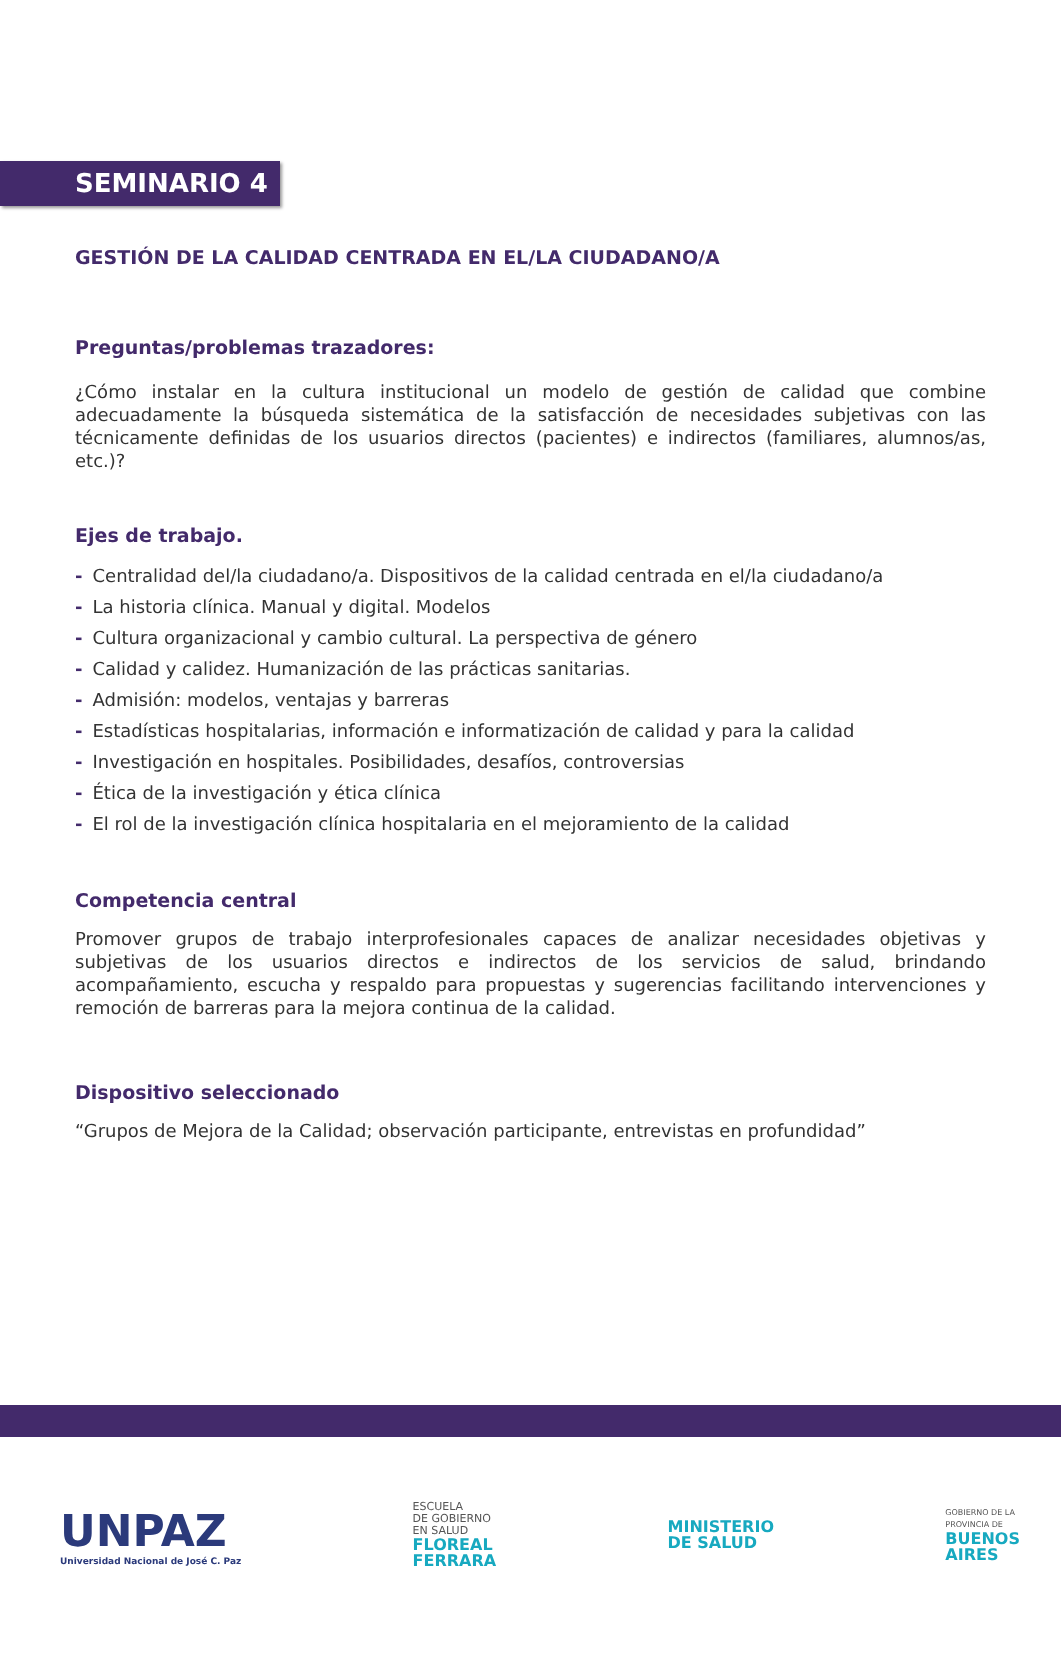SEMINARIO 4
GESTIÓN DE LA CALIDAD CENTRADA EN EL/LA CIUDADANO/A
Preguntas/problemas trazadores:
¿Cómo instalar en la cultura institucional un modelo de gestión de calidad que combine adecuadamente la búsqueda sistemática de la satisfacción de necesidades subjetivas con las técnicamente definidas de los usuarios directos (pacientes) e indirectos (familiares, alumnos/as, etc.)?
Ejes de trabajo.
- Centralidad del/la ciudadano/a. Dispositivos de la calidad centrada en el/la ciudadano/a
- La historia clínica. Manual y digital. Modelos
- Cultura organizacional y cambio cultural. La perspectiva de género
- Calidad y calidez. Humanización de las prácticas sanitarias.
- Admisión: modelos, ventajas y barreras
- Estadísticas hospitalarias, información e informatización de calidad y para la calidad
- Investigación en hospitales. Posibilidades, desafíos, controversias
- Ética de la investigación y ética clínica
- El rol de la investigación clínica hospitalaria en el mejoramiento de la calidad
Competencia central
Promover grupos de trabajo interprofesionales capaces de analizar necesidades objetivas y subjetivas de los usuarios directos e indirectos de los servicios de salud, brindando acompañamiento, escucha y respaldo para propuestas y sugerencias facilitando intervenciones y remoción de barreras para la mejora continua de la calidad.
Dispositivo seleccionado
“Grupos de Mejora de la Calidad; observación participante, entrevistas en profundidad”
UNPAZ
Universidad Nacional de José C. Paz
ESCUELA
DE GOBIERNO
EN SALUD
FLOREAL
FERRARA
MINISTERIO
DE SALUD
GOBIERNO DE LA
PROVINCIA DE
BUENOS
AIRES